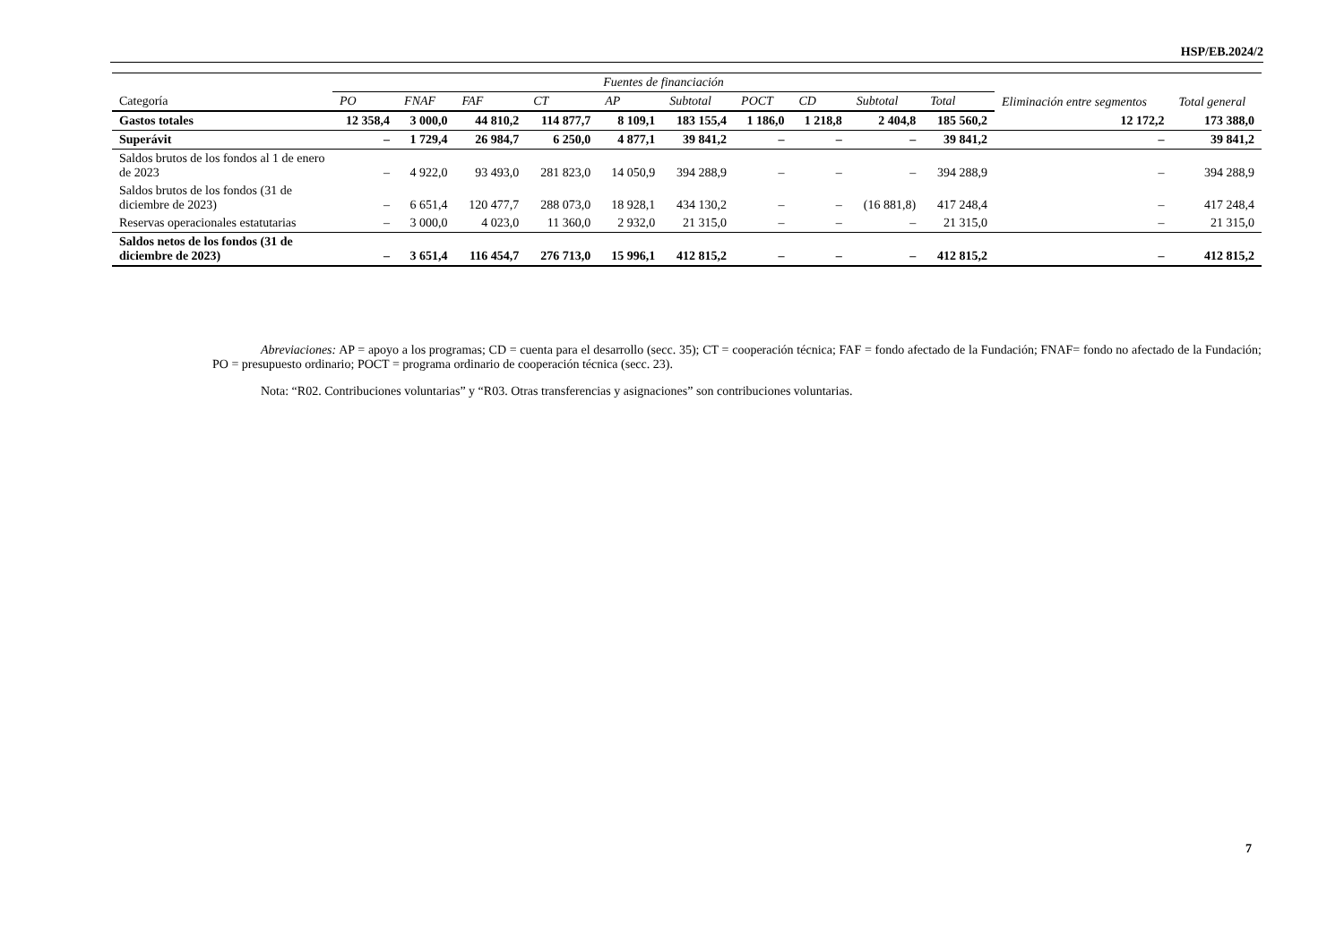HSP/EB.2024/2
| | Fuentes de financiación | | | | | | | | | | Eliminación entre segmentos | Total general |
| --- | --- | --- | --- | --- | --- | --- | --- | --- | --- | --- | --- | --- |
| Categoría | PO | FNAF | FAF | CT | AP | Subtotal | POCT | CD | Subtotal | Total | | |
| Gastos totales | 12 358,4 | 3 000,0 | 44 810,2 | 114 877,7 | 8 109,1 | 183 155,4 | 1 186,0 | 1 218,8 | 2 404,8 | 185 560,2 | 12 172,2 | 173 388,0 |
| Superávit | – | 1 729,4 | 26 984,7 | 6 250,0 | 4 877,1 | 39 841,2 | – | – | – | 39 841,2 | – | 39 841,2 |
| Saldos brutos de los fondos al 1 de enero de 2023 | – | 4 922,0 | 93 493,0 | 281 823,0 | 14 050,9 | 394 288,9 | – | – | – | 394 288,9 | – | 394 288,9 |
| Saldos brutos de los fondos (31 de diciembre de 2023) | – | 6 651,4 | 120 477,7 | 288 073,0 | 18 928,1 | 434 130,2 | – | – | (16 881,8) | 417 248,4 | – | 417 248,4 |
| Reservas operacionales estatutarias | – | 3 000,0 | 4 023,0 | 11 360,0 | 2 932,0 | 21 315,0 | – | – | – | 21 315,0 | – | 21 315,0 |
| Saldos netos de los fondos (31 de diciembre de 2023) | – | 3 651,4 | 116 454,7 | 276 713,0 | 15 996,1 | 412 815,2 | – | – | – | 412 815,2 | – | 412 815,2 |
Abreviaciones: AP = apoyo a los programas; CD = cuenta para el desarrollo (secc. 35); CT = cooperación técnica; FAF = fondo afectado de la Fundación; FNAF= fondo no afectado de la Fundación; PO = presupuesto ordinario; POCT = programa ordinario de cooperación técnica (secc. 23).
Nota: “R02. Contribuciones voluntarias” y “R03. Otras transferencias y asignaciones” son contribuciones voluntarias.
7